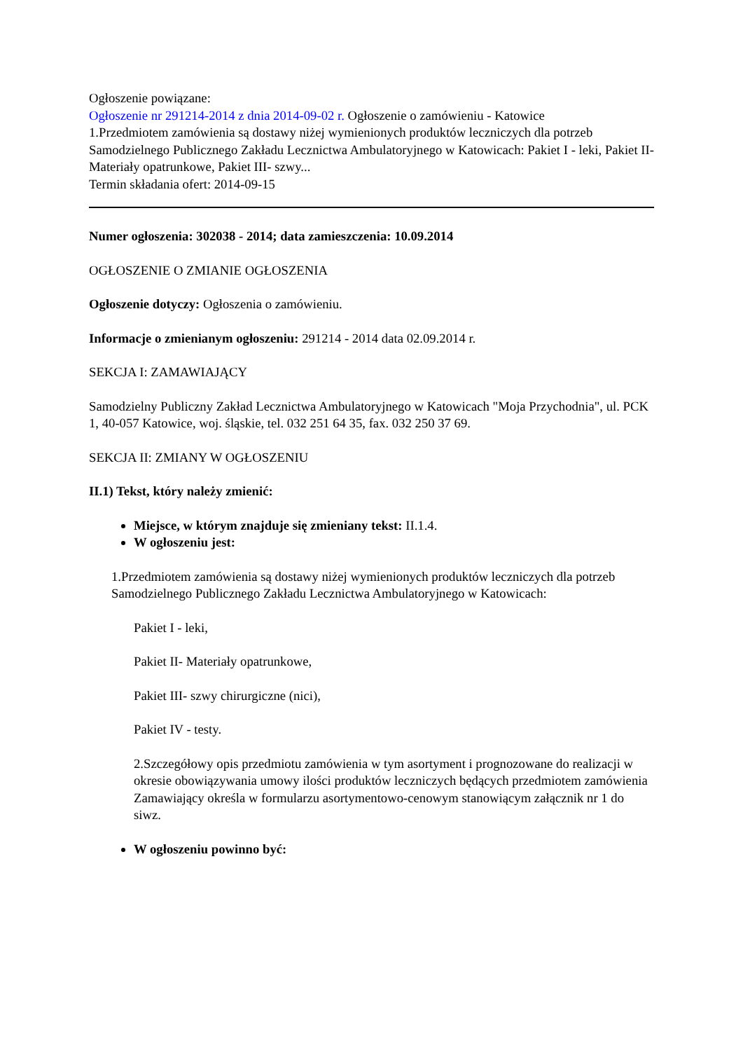Ogłoszenie powiązane:
Ogłoszenie nr 291214-2014 z dnia 2014-09-02 r. Ogłoszenie o zamówieniu - Katowice
1.Przedmiotem zamówienia są dostawy niżej wymienionych produktów leczniczych dla potrzeb Samodzielnego Publicznego Zakładu Lecznictwa Ambulatoryjnego w Katowicach: Pakiet I - leki, Pakiet II- Materiały opatrunkowe, Pakiet III- szwy...
Termin składania ofert: 2014-09-15
Numer ogłoszenia: 302038 - 2014; data zamieszczenia: 10.09.2014
OGŁOSZENIE O ZMIANIE OGŁOSZENIA
Ogłoszenie dotyczy: Ogłoszenia o zamówieniu.
Informacje o zmienianym ogłoszeniu: 291214 - 2014 data 02.09.2014 r.
SEKCJA I: ZAMAWIAJĄCY
Samodzielny Publiczny Zakład Lecznictwa Ambulatoryjnego w Katowicach "Moja Przychodnia", ul. PCK 1, 40-057 Katowice, woj. śląskie, tel. 032 251 64 35, fax. 032 250 37 69.
SEKCJA II: ZMIANY W OGŁOSZENIU
II.1) Tekst, który należy zmienić:
Miejsce, w którym znajduje się zmieniany tekst: II.1.4.
W ogłoszeniu jest:
1.Przedmiotem zamówienia są dostawy niżej wymienionych produktów leczniczych dla potrzeb Samodzielnego Publicznego Zakładu Lecznictwa Ambulatoryjnego w Katowicach:
Pakiet I - leki,
Pakiet II- Materiały opatrunkowe,
Pakiet III- szwy chirurgiczne (nici),
Pakiet IV - testy.
2.Szczegółowy opis przedmiotu zamówienia w tym asortyment i prognozowane do realizacji w okresie obowiązywania umowy ilości produktów leczniczych będących przedmiotem zamówienia Zamawiający określa w formularzu asortymentowo-cenowym stanowiącym załącznik nr 1 do siwz.
W ogłoszeniu powinno być: